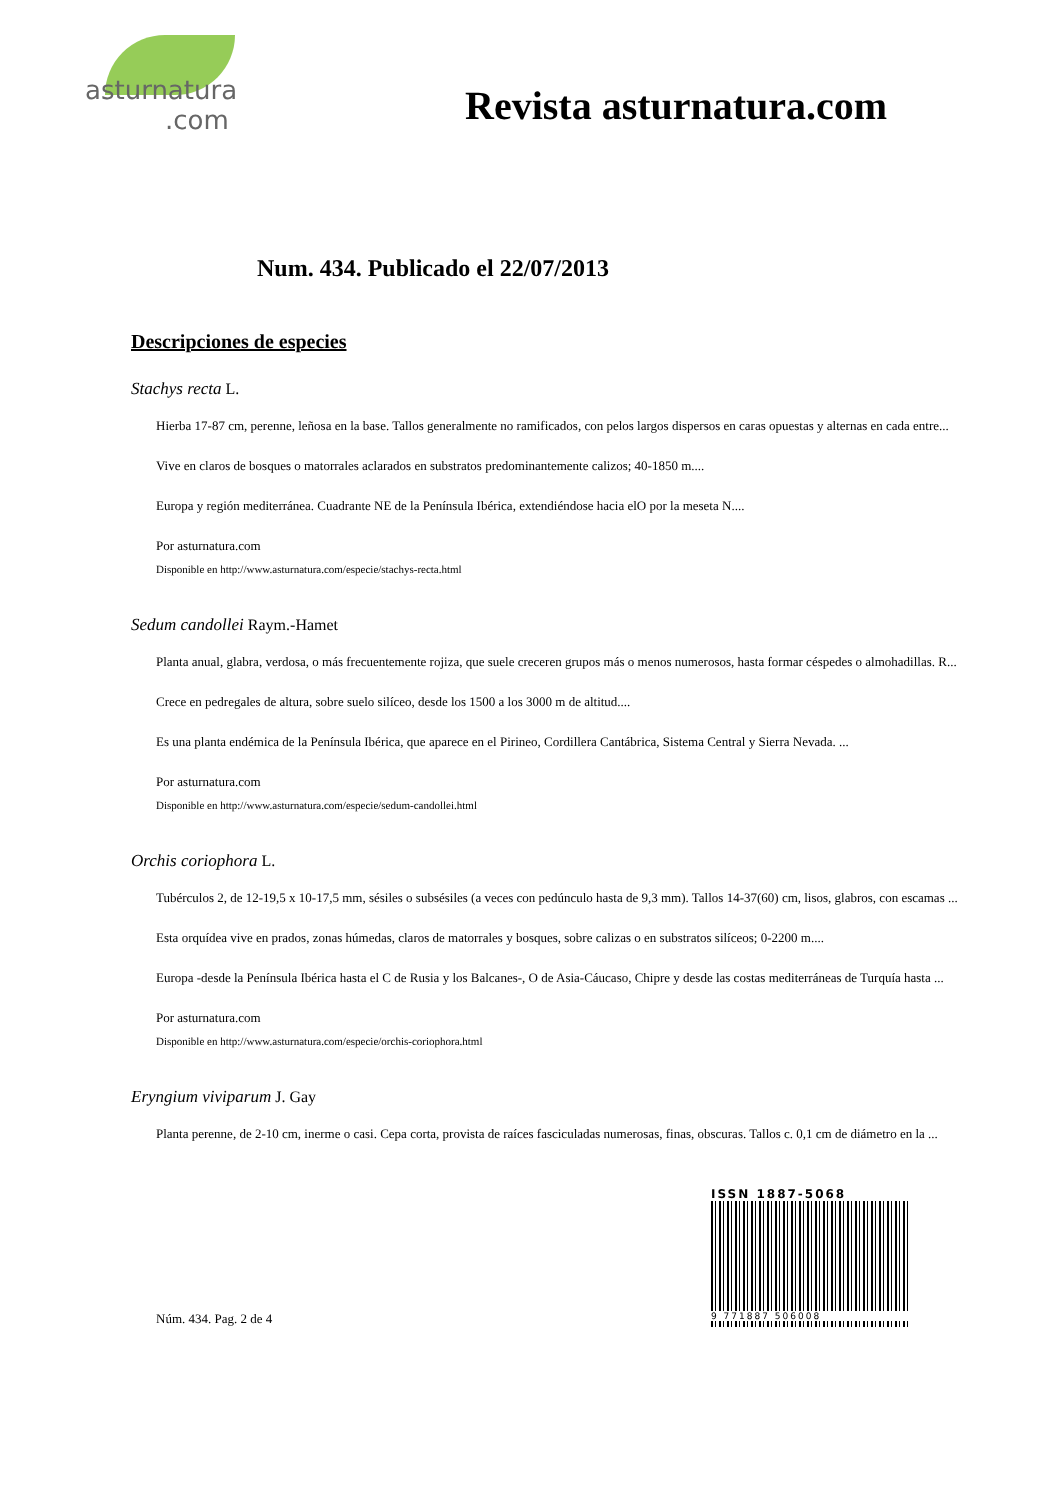asturnatura.com
Revista asturnatura.com
Num. 434. Publicado el 22/07/2013
Descripciones de especies
Stachys recta L.
Hierba 17-87 cm, perenne, leñosa en la base. Tallos generalmente no ramificados, con pelos largos dispersos en caras opuestas y alternas en cada entre...
Vive en claros de bosques o matorrales aclarados en substratos predominantemente calizos; 40-1850 m....
Europa y región mediterránea. Cuadrante NE de la Península Ibérica, extendiéndose hacia elO por la meseta N....
Por asturnatura.com
Disponible en http://www.asturnatura.com/especie/stachys-recta.html
Sedum candollei Raym.-Hamet
Planta anual, glabra, verdosa, o más frecuentemente rojiza, que suele creceren grupos más o menos numerosos, hasta formar céspedes o almohadillas. R...
Crece en pedregales de altura, sobre suelo silíceo, desde los 1500 a los 3000 m de altitud....
Es una planta endémica de la Península Ibérica, que aparece en el Pirineo, Cordillera Cantábrica, Sistema Central y Sierra Nevada. ...
Por asturnatura.com
Disponible en http://www.asturnatura.com/especie/sedum-candollei.html
Orchis coriophora L.
Tubérculos 2, de 12-19,5 x 10-17,5 mm, sésiles o subsésiles (a veces con pedúnculo hasta de 9,3 mm). Tallos 14-37(60) cm, lisos, glabros, con escamas ...
Esta orquídea vive en prados, zonas húmedas, claros de matorrales y bosques, sobre calizas o en substratos silíceos; 0-2200 m....
Europa -desde la Península Ibérica hasta el C de Rusia y los Balcanes-, O de Asia-Cáucaso, Chipre y desde las costas mediterráneas de Turquía hasta ...
Por asturnatura.com
Disponible en http://www.asturnatura.com/especie/orchis-coriophora.html
Eryngium viviparum J. Gay
Planta perenne, de 2-10 cm, inerme o casi. Cepa corta, provista de raíces fasciculadas numerosas, finas, obscuras. Tallos c. 0,1 cm de diámetro en la ...
Núm. 434. Pag. 2 de 4
ISSN 1887-5068
9 771887 506008